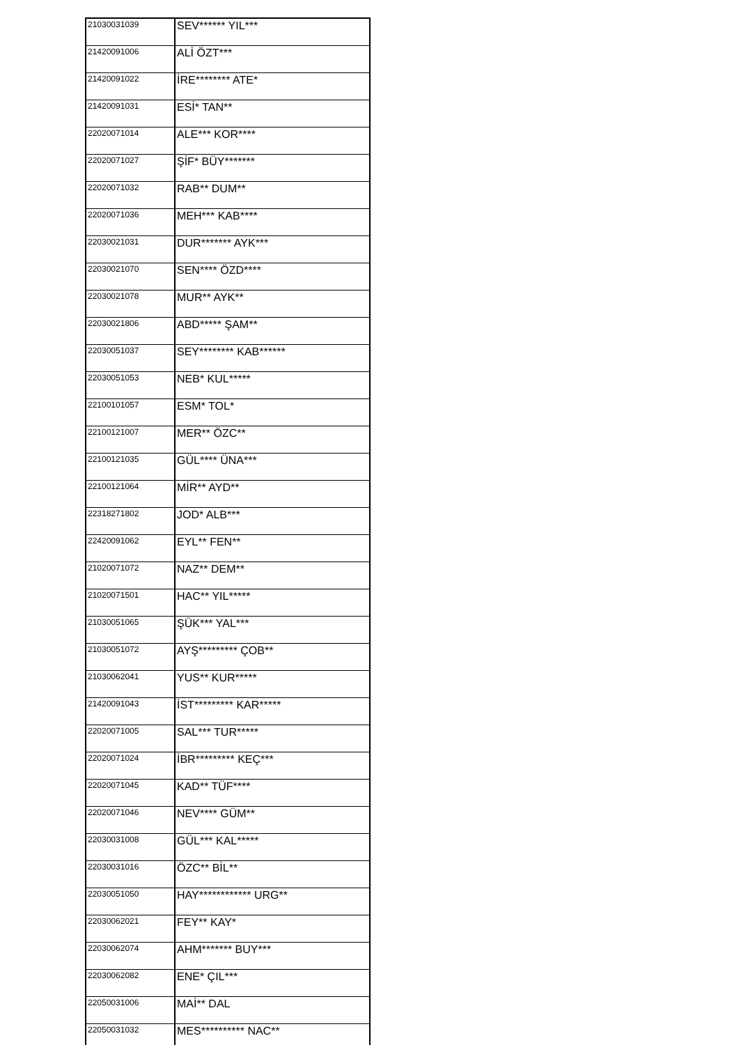| 21030031039 | SEV****** YIL*** |
| 21420091006 | ALİ ÖZT*** |
| 21420091022 | İRE******** ATE* |
| 21420091031 | ESİ* TAN** |
| 22020071014 | ALE*** KOR**** |
| 22020071027 | ŞİF* BÜY******* |
| 22020071032 | RAB** DUM** |
| 22020071036 | MEH*** KAB**** |
| 22030021031 | DUR******* AYK*** |
| 22030021070 | SEN**** ÖZD**** |
| 22030021078 | MUR** AYK** |
| 22030021806 | ABD***** ŞAM** |
| 22030051037 | SEY******** KAB****** |
| 22030051053 | NEB* KUL***** |
| 22100101057 | ESM* TOL* |
| 22100121007 | MER** ÖZC** |
| 22100121035 | GÜL**** ÜNA*** |
| 22100121064 | MİR** AYD** |
| 22318271802 | JOD* ALB*** |
| 22420091062 | EYL** FEN** |
| 21020071072 | NAZ** DEM** |
| 21020071501 | HAC** YIL***** |
| 21030051065 | ŞÜK*** YAL*** |
| 21030051072 | AYŞ********* ÇOB** |
| 21030062041 | YUS** KUR***** |
| 21420091043 | İST********* KAR***** |
| 22020071005 | SAL*** TUR***** |
| 22020071024 | İBR********* KEÇ*** |
| 22020071045 | KAD** TÜF**** |
| 22020071046 | NEV**** GÜM** |
| 22030031008 | GÜL*** KAL***** |
| 22030031016 | ÖZC** BİL** |
| 22030051050 | HAY************ URG** |
| 22030062021 | FEY** KAY* |
| 22030062074 | AHM******* BUY*** |
| 22030062082 | ENE* ÇIL*** |
| 22050031006 | MAİ** DAL |
| 22050031032 | MES********** NAC** |